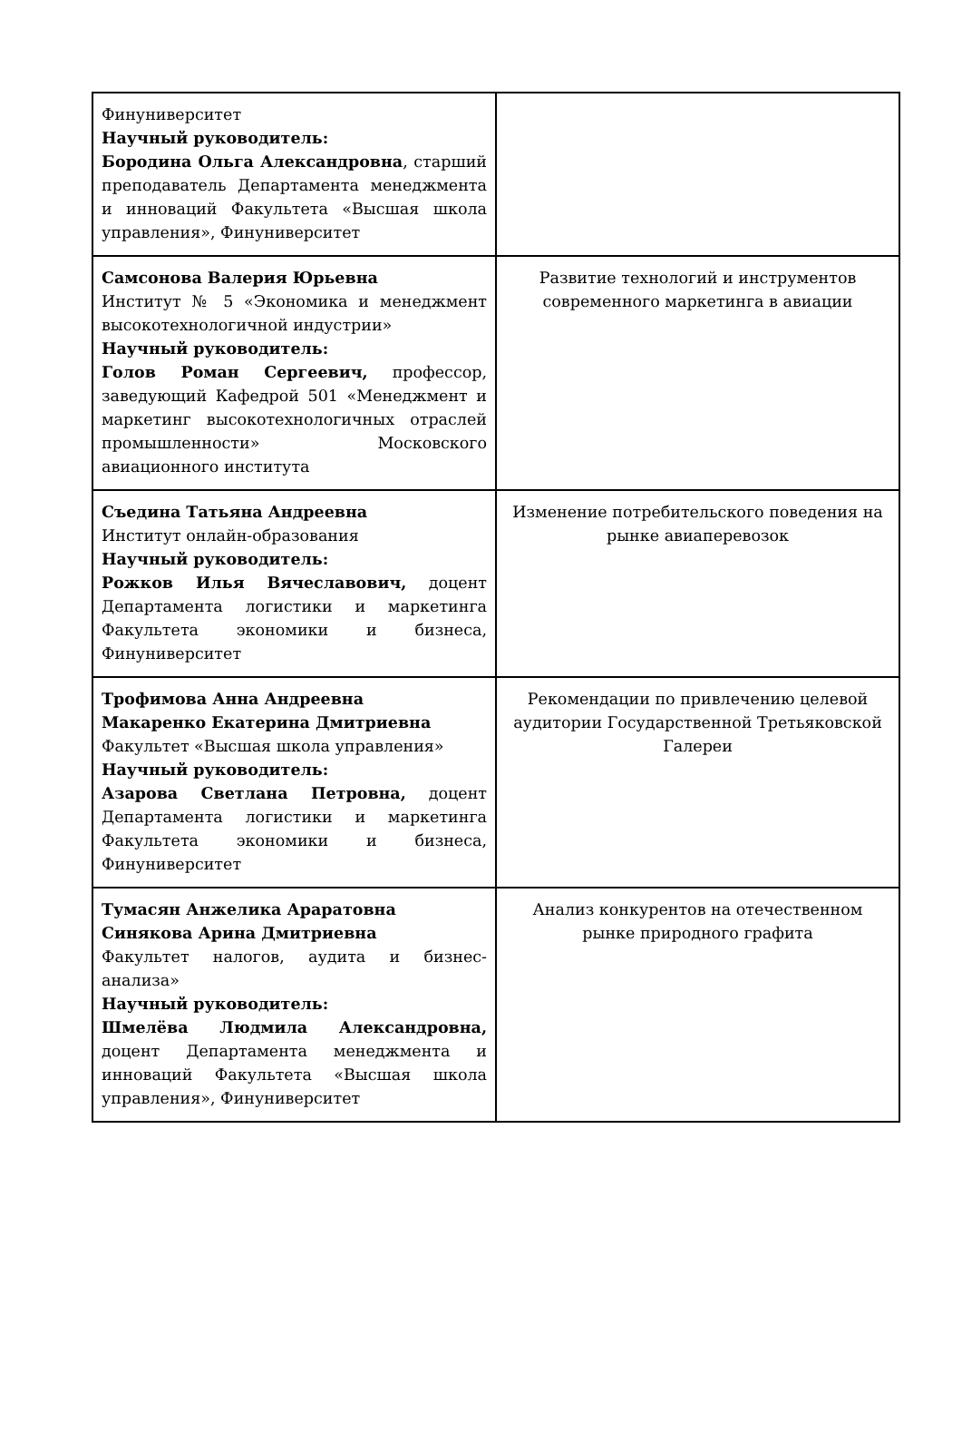| Финуниверситет Научный руководитель: Бородина Ольга Александровна , старший преподаватель Департамента менеджмента и инноваций Факультета «Высшая школа управления», Финуниверситет | |
| Самсонова Валерия Юрьевна Институт № 5 «Экономика и менеджмент высокотехнологичной индустрии» Научный руководитель: Голов Роман Сергеевич, профессор, заведующий Кафедрой 501 «Менеджмент и маркетинг высокотехнологичных отраслей промышленности» Московского авиационного института | Развитие технологий и инструментов современного маркетинга в авиации |
| Съедина Татьяна Андреевна Институт онлайн-образования Научный руководитель: Рожков Илья Вячеславович, доцент Департамента логистики и маркетинга Факультета экономики и бизнеса, Финуниверситет | Изменение потребительского поведения на рынке авиаперевозок |
| Трофимова Анна Андреевна Макаренко Екатерина Дмитриевна Факультет «Высшая школа управления» Научный руководитель: Азарова Светлана Петровна, доцент Департамента логистики и маркетинга Факультета экономики и бизнеса, Финуниверситет | Рекомендации по привлечению целевой аудитории Государственной Третьяковской Галереи |
| Тумасян Анжелика Араратовна Синякова Арина Дмитриевна Факультет налогов, аудита и бизнес-анализа» Научный руководитель: Шмелёва Людмила Александровна, доцент Департамента менеджмента и инноваций Факультета «Высшая школа управления», Финуниверситет | Анализ конкурентов на отечественном рынке природного графита |